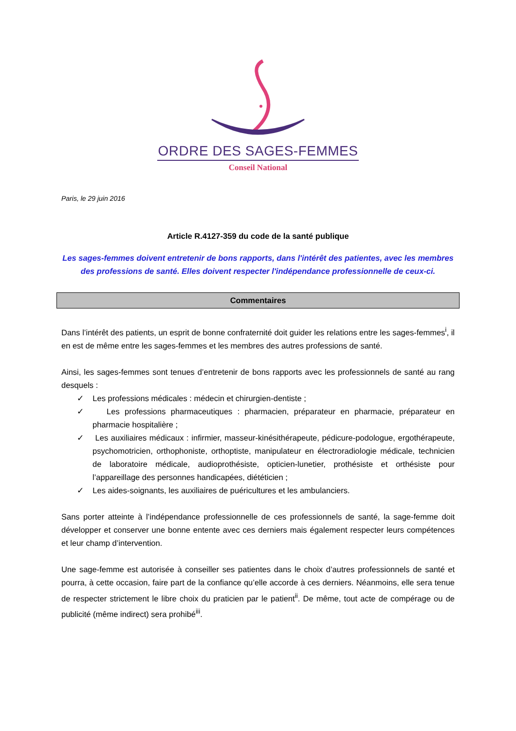ORDRE DES SAGES-FEMMES
Conseil National
Paris, le 29 juin 2016
Article R.4127-359 du code de la santé publique
Les sages-femmes doivent entretenir de bons rapports, dans l'intérêt des patientes, avec les membres des professions de santé. Elles doivent respecter l'indépendance professionnelle de ceux-ci.
Commentaires
Dans l’intérêt des patients, un esprit de bonne confraternité doit guider les relations entre les sages-femmes<sup>i</sup>, il en est de même entre les sages-femmes et les membres des autres professions de santé.
Ainsi, les sages-femmes sont tenues d’entretenir de bons rapports avec les professionnels de santé au rang desquels :
✓ Les professions médicales : médecin et chirurgien-dentiste ;
✓ Les professions pharmaceutiques : pharmacien, préparateur en pharmacie, préparateur en pharmacie hospitalière ;
✓ Les auxiliaires médicaux : infirmier, masseur-kinésithérapeute, pédicure-podologue, ergothérapeute, psychomotricien, orthophoniste, orthoptiste, manipulateur en électroradiologie médicale, technicien de laboratoire médicale, audioprothésiste, opticien-lunetier, prothésiste et orthésiste pour l’appareillage des personnes handicapées, diététicien ;
✓ Les aides-soignants, les auxiliaires de puéricultures et les ambulanciers.
Sans porter atteinte à l’indépendance professionnelle de ces professionnels de santé, la sage-femme doit développer et conserver une bonne entente avec ces derniers mais également respecter leurs compétences et leur champ d’intervention.
Une sage-femme est autorisée à conseiller ses patientes dans le choix d’autres professionnels de santé et pourra, à cette occasion, faire part de la confiance qu’elle accorde à ces derniers. Néanmoins, elle sera tenue de respecter strictement le libre choix du praticien par le patient<sup>ii</sup>. De même, tout acte de compérage ou de publicité (même indirect) sera prohibé<sup>iii</sup>.